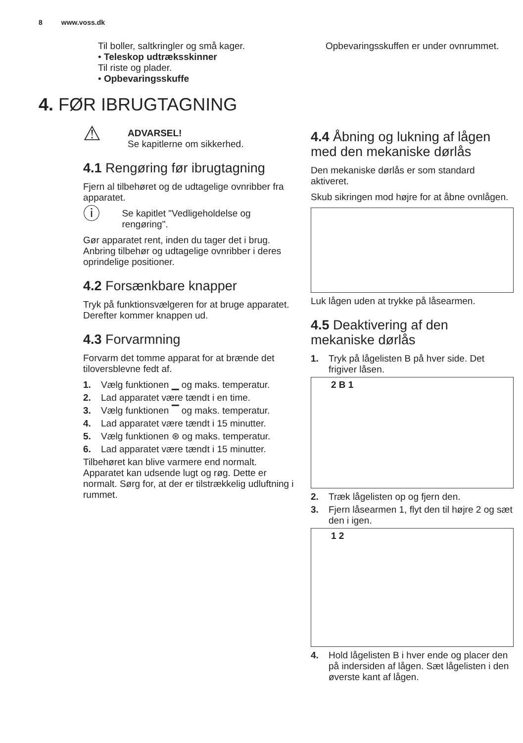8 www.voss.dk
Til boller, saltkringler og små kager.
• Teleskop udtræksskinner
Til riste og plader.
• Opbevaringsskuffe
4. FØR IBRUGTAGNING
⚠
ADVARSEL!
Se kapitlerne om sikkerhed.
4.1 Rengøring før ibrugtagning
Fjern al tilbehøret og de udtagelige ovnribber fra apparatet.
ⓘ
Se kapitlet "Vedligeholdelse og rengøring".
Gør apparatet rent, inden du tager det i brug.
Anbring tilbehør og udtagelige ovnribber i deres oprindelige positioner.
4.2 Forsænkbare knapper
Tryk på funktionsvælgeren for at bruge apparatet. Derefter kommer knappen ud.
4.3 Forvarmning
Forvarm det tomme apparat for at brænde det tiloversblevne fedt af.
1. Vælg funktionen ▁ og maks. temperatur.
2. Lad apparatet være tændt i en time.
3. Vælg funktionen ▔ og maks. temperatur.
4. Lad apparatet være tændt i 15 minutter.
5. Vælg funktionen ⊛ og maks. temperatur.
6. Lad apparatet være tændt i 15 minutter.
Tilbehøret kan blive varmere end normalt. Apparatet kan udsende lugt og røg. Dette er normalt. Sørg for, at der er tilstrækkelig udluftning i rummet.
Opbevaringsskuffen er under ovnrummet.
4.4 Åbning og lukning af lågen med den mekaniske dørlås
Den mekaniske dørlås er som standard aktiveret.
Skub sikringen mod højre for at åbne ovnlågen.
Luk lågen uden at trykke på låsearmen.
4.5 Deaktivering af den mekaniske dørlås
1. Tryk på lågelisten B på hver side. Det frigiver låsen.
2 B 1
2. Træk lågelisten op og fjern den.
3. Fjern låsearmen 1, flyt den til højre 2 og sæt den i igen.
1 2
4. Hold lågelisten B i hver ende og placer den på indersiden af lågen. Sæt lågelisten i den øverste kant af lågen.